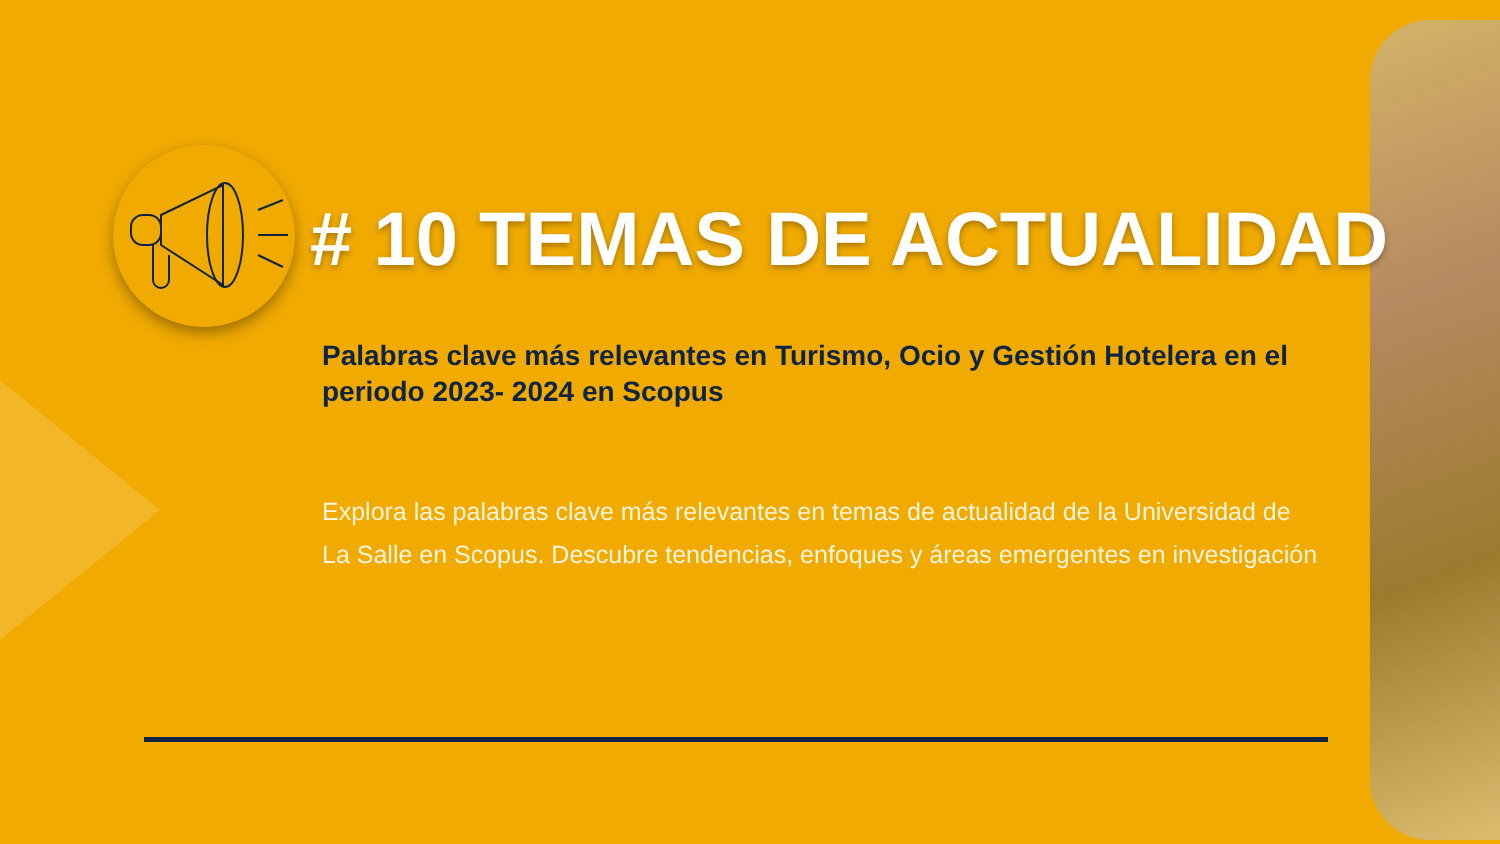# 10 TEMAS DE ACTUALIDAD
Palabras clave más relevantes en Turismo, Ocio y Gestión Hotelera en el periodo 2023- 2024 en Scopus
Explora las palabras clave más relevantes en temas de actualidad de la Universidad de La Salle en Scopus. Descubre tendencias, enfoques y áreas emergentes en investigación